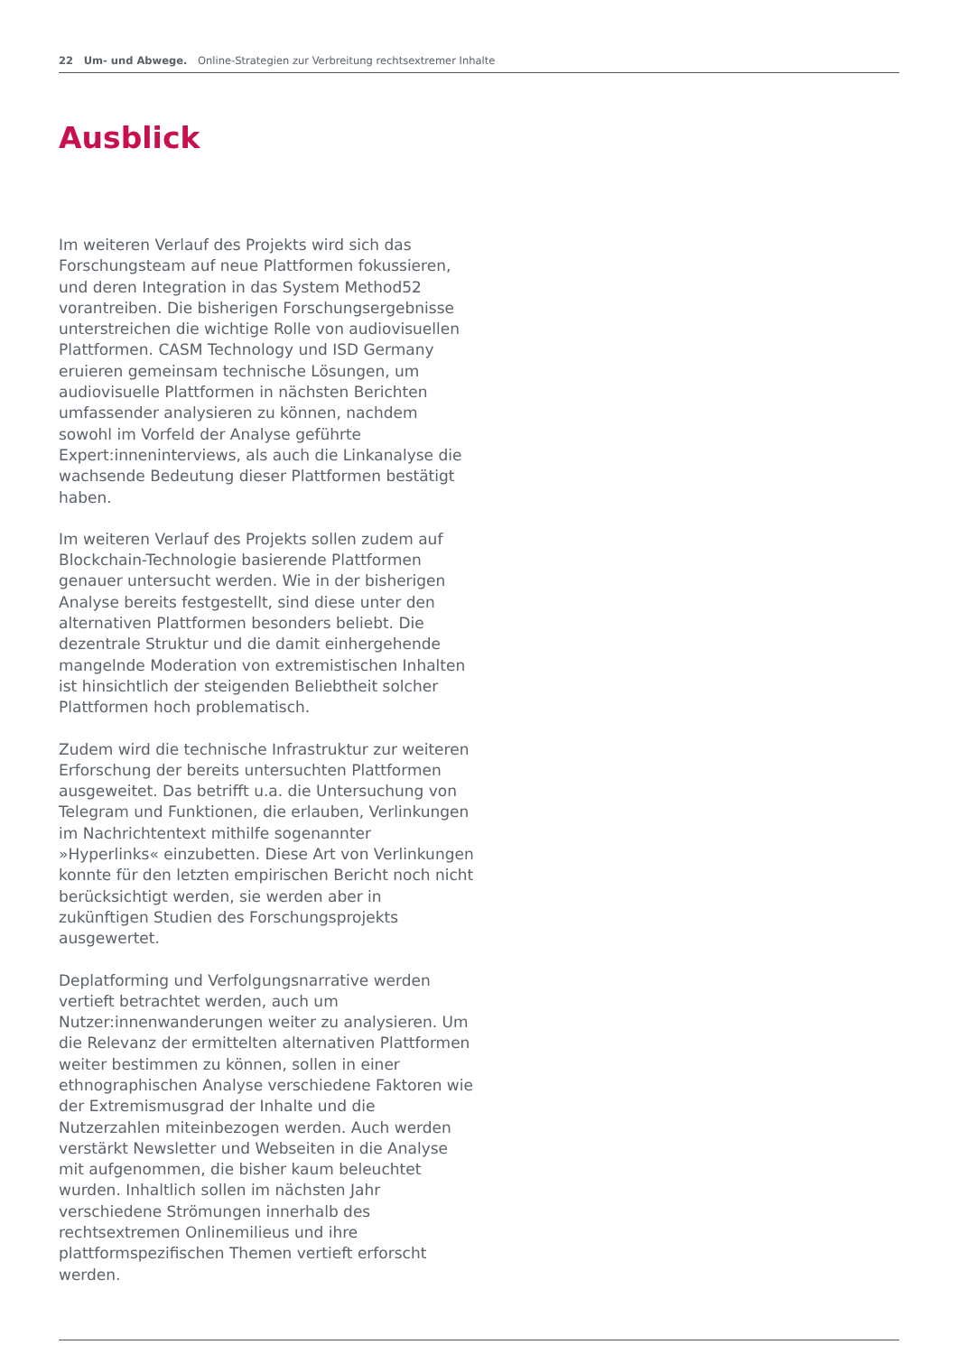22 Um- und Abwege. Online-Strategien zur Verbreitung rechtsextremer Inhalte
Ausblick
Im weiteren Verlauf des Projekts wird sich das Forschungsteam auf neue Plattformen fokussieren, und deren Integration in das System Method52 vorantreiben. Die bisherigen Forschungsergebnisse unterstreichen die wichtige Rolle von audiovisuellen Plattformen. CASM Technology und ISD Germany eruieren gemeinsam technische Lösungen, um audiovisuelle Plattformen in nächsten Berichten umfassender analysieren zu können, nachdem sowohl im Vorfeld der Analyse geführte Expert:inneninterviews, als auch die Linkanalyse die wachsende Bedeutung dieser Plattformen bestätigt haben.
Im weiteren Verlauf des Projekts sollen zudem auf Blockchain-Technologie basierende Plattformen genauer untersucht werden. Wie in der bisherigen Analyse bereits festgestellt, sind diese unter den alternativen Plattformen besonders beliebt. Die dezentrale Struktur und die damit einhergehende mangelnde Moderation von extremistischen Inhalten ist hinsichtlich der steigenden Beliebtheit solcher Plattformen hoch problematisch.
Zudem wird die technische Infrastruktur zur weiteren Erforschung der bereits untersuchten Plattformen ausgeweitet. Das betrifft u.a. die Untersuchung von Telegram und Funktionen, die erlauben, Verlinkungen im Nachrichtentext mithilfe sogenannter »Hyperlinks« einzubetten. Diese Art von Verlinkungen konnte für den letzten empirischen Bericht noch nicht berücksichtigt werden, sie werden aber in zukünftigen Studien des Forschungsprojekts ausgewertet.
Deplatforming und Verfolgungsnarrative werden vertieft betrachtet werden, auch um Nutzer:innenwanderungen weiter zu analysieren. Um die Relevanz der ermittelten alternativen Plattformen weiter bestimmen zu können, sollen in einer ethnographischen Analyse verschiedene Faktoren wie der Extremismusgrad der Inhalte und die Nutzerzahlen miteinbezogen werden. Auch werden verstärkt Newsletter und Webseiten in die Analyse mit aufgenommen, die bisher kaum beleuchtet wurden. Inhaltlich sollen im nächsten Jahr verschiedene Strömungen innerhalb des rechtsextremen Onlinemilieus und ihre plattformspezifischen Themen vertieft erforscht werden.